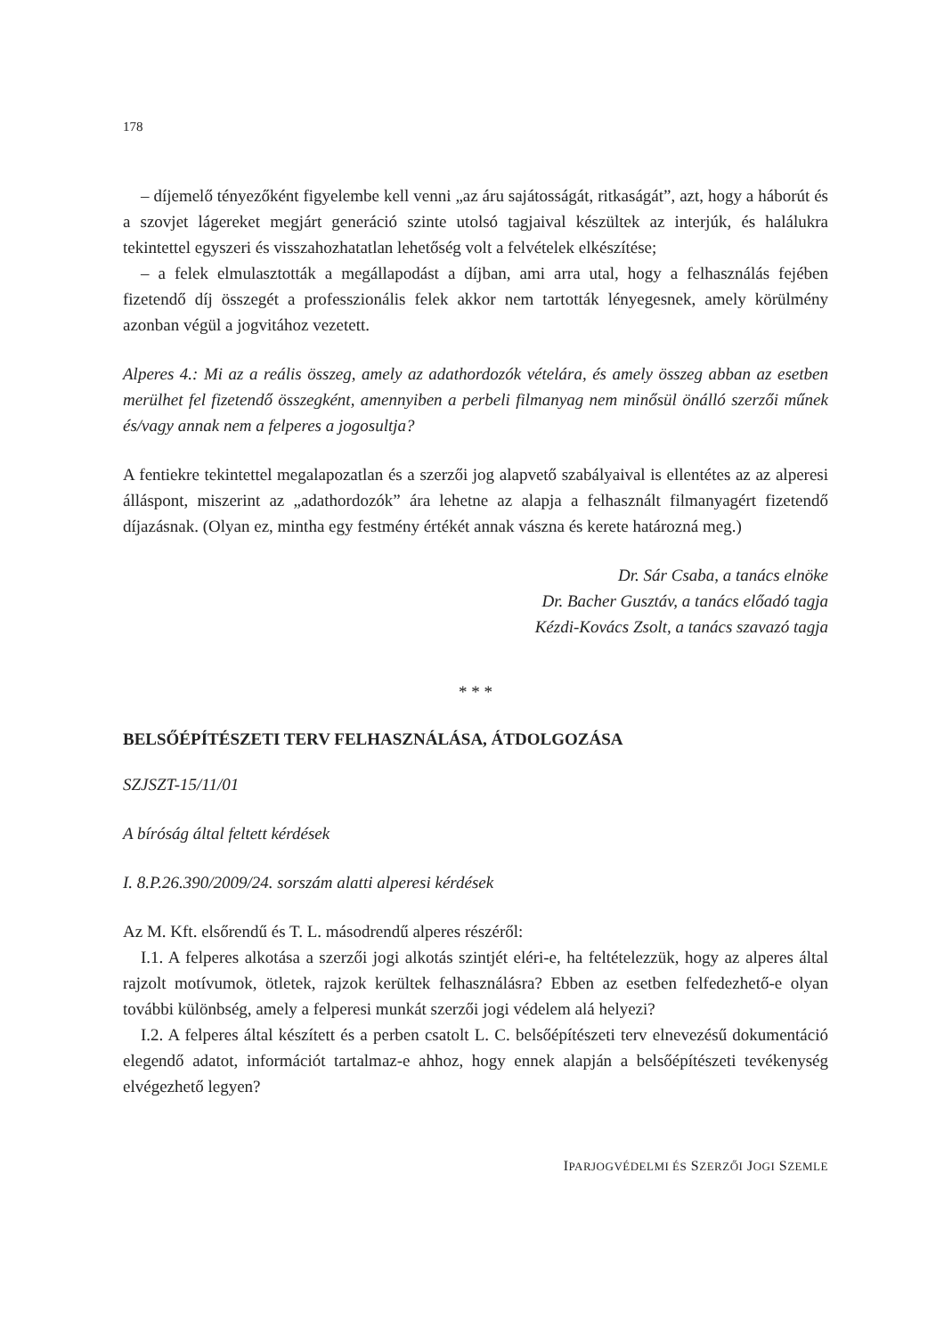178
– díjemelő tényezőként figyelembe kell venni „az áru sajátosságát, ritkaságát”, azt, hogy a háborút és a szovjet lágereket megjárt generáció szinte utolsó tagjaival készültek az interjúk, és halálukra tekintettel egyszeri és visszahozhatatlan lehetőség volt a felvételek elkészítése;
– a felek elmulasztották a megállapodást a díjban, ami arra utal, hogy a felhasználás fejében fizetendő díj összegét a professzionális felek akkor nem tartották lényegesnek, amely körülmény azonban végül a jogvitához vezetett.
Alperes 4.: Mi az a reális összeg, amely az adathordozók vételára, és amely összeg abban az esetben merülhet fel fizetendő összegként, amennyiben a perbeli filmanyag nem minősül önálló szerzői műnek és/vagy annak nem a felperes a jogosultja?
A fentiekre tekintettel megalapozatlan és a szerzői jog alapvető szabályaival is ellentétes az az alperesi álláspont, miszerint az „adathordozók” ára lehetne az alapja a felhasznált filmanyagért fizetendő díjazásnak. (Olyan ez, mintha egy festmény értékét annak vászna és kerete határozná meg.)
Dr. Sár Csaba, a tanács elnöke
Dr. Bacher Gusztáv, a tanács előadó tagja
Kézdi-Kovács Zsolt, a tanács szavazó tagja
* * *
BELSŐÉPÍTÉSZETI TERV FELHASZNÁLÁSA, ÁTDOLGOZÁSA
SZJSZT-15/11/01
A bíróság által feltett kérdések
I. 8.P.26.390/2009/24. sorszám alatti alperesi kérdések
Az M. Kft. elsőrendű és T. L. másodrendű alperes részéről:
I.1. A felperes alkotása a szerzői jogi alkotás szintjét eléri-e, ha feltételezzük, hogy az alperes által rajzolt motívumok, ötletek, rajzok kerültek felhasználásra? Ebben az esetben felfedezhető-e olyan további különbség, amely a felperesi munkát szerzői jogi védelem alá helyezi?
I.2. A felperes által készített és a perben csatolt L. C. belsőépítészeti terv elnevezésű dokumentáció elegendő adatot, információt tartalmaz-e ahhoz, hogy ennek alapján a belsőépítészeti tevékenység elvégezhető legyen?
IPARJOGVÉDELMI ÉS SZERZŐI JOGI SZEMLE